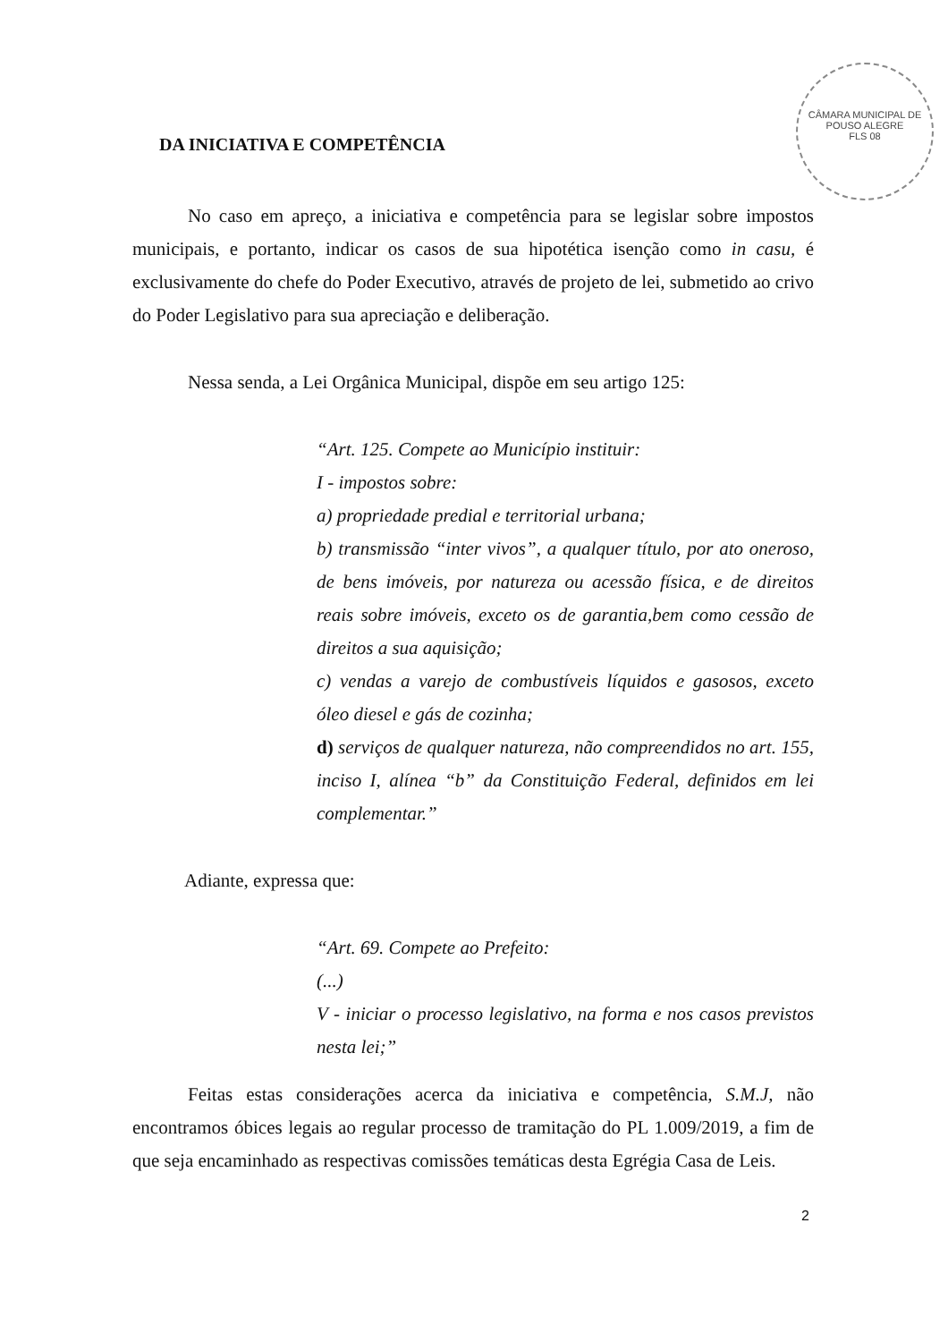CÂMARA MUNICIPAL DE POUSO ALEGRE
FLS 08
DA INICIATIVA E COMPETÊNCIA
No caso em apreço, a iniciativa e competência para se legislar sobre impostos municipais, e portanto, indicar os casos de sua hipotética isenção como in casu, é exclusivamente do chefe do Poder Executivo, através de projeto de lei, submetido ao crivo do Poder Legislativo para sua apreciação e deliberação.
Nessa senda, a Lei Orgânica Municipal, dispõe em seu artigo 125:
“Art. 125. Compete ao Município instituir:
I - impostos sobre:
a) propriedade predial e territorial urbana;
b) transmissão “inter vivos”, a qualquer título, por ato oneroso, de bens imóveis, por natureza ou acessão física, e de direitos reais sobre imóveis, exceto os de garantia,bem como cessão de direitos a sua aquisição;
c) vendas a varejo de combustíveis líquidos e gasosos, exceto óleo diesel e gás de cozinha;
d) serviços de qualquer natureza, não compreendidos no art. 155, inciso I, alínea “b” da Constituição Federal, definidos em lei complementar.”
Adiante, expressa que:
“Art. 69. Compete ao Prefeito:
(...)
V - iniciar o processo legislativo, na forma e nos casos previstos nesta lei;”
Feitas estas considerações acerca da iniciativa e competência, S.M.J, não encontramos óbices legais ao regular processo de tramitação do PL 1.009/2019, a fim de que seja encaminhado as respectivas comissões temáticas desta Egrégia Casa de Leis.
2